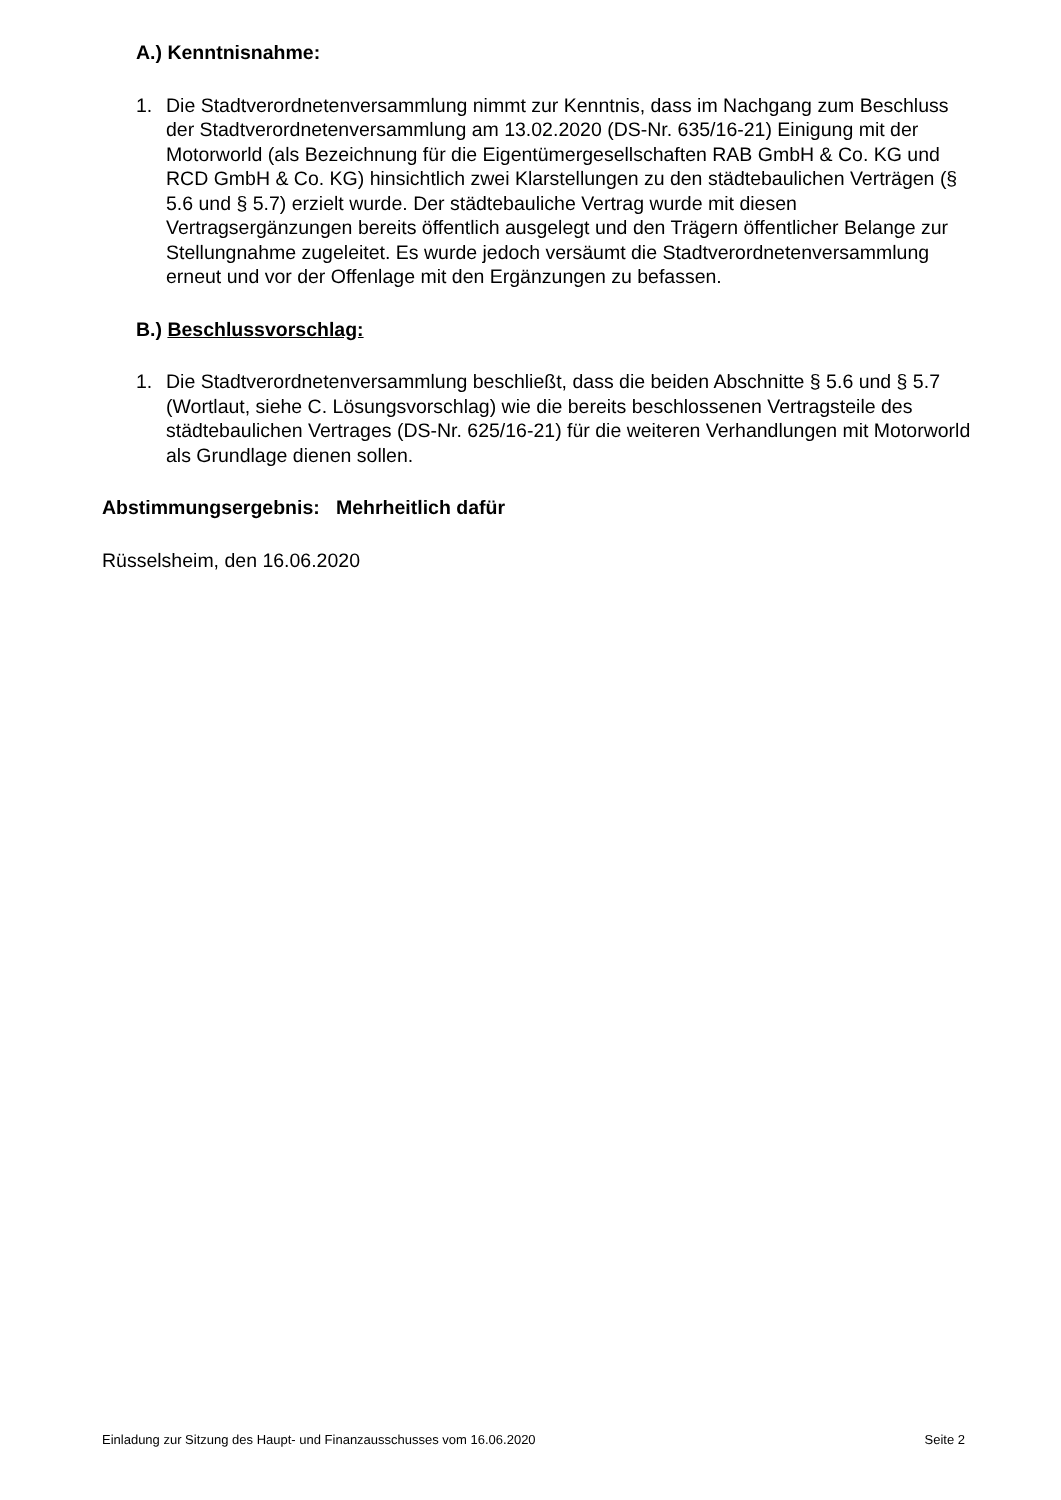A.) Kenntnisnahme:
1. Die Stadtverordnetenversammlung nimmt zur Kenntnis, dass im Nachgang zum Beschluss der Stadtverordnetenversammlung am 13.02.2020 (DS-Nr. 635/16-21) Einigung mit der Motorworld (als Bezeichnung für die Eigentümergesellschaften RAB GmbH & Co. KG und RCD GmbH & Co. KG) hinsichtlich zwei Klarstellungen zu den städtebaulichen Verträgen (§ 5.6 und § 5.7) erzielt wurde. Der städtebauliche Vertrag wurde mit diesen Vertragsergänzungen bereits öffentlich ausgelegt und den Trägern öffentlicher Belange zur Stellungnahme zugeleitet. Es wurde jedoch versäumt die Stadtverordnetenversammlung erneut und vor der Offenlage mit den Ergänzungen zu befassen.
B.) Beschlussvorschlag:
1. Die Stadtverordnetenversammlung beschließt, dass die beiden Abschnitte § 5.6 und § 5.7 (Wortlaut, siehe C. Lösungsvorschlag) wie die bereits beschlossenen Vertragsteile des städtebaulichen Vertrages (DS-Nr. 625/16-21) für die weiteren Verhandlungen mit Motorworld als Grundlage dienen sollen.
Abstimmungsergebnis: Mehrheitlich dafür
Rüsselsheim, den 16.06.2020
Einladung zur Sitzung des Haupt- und Finanzausschusses vom 16.06.2020 Seite 2